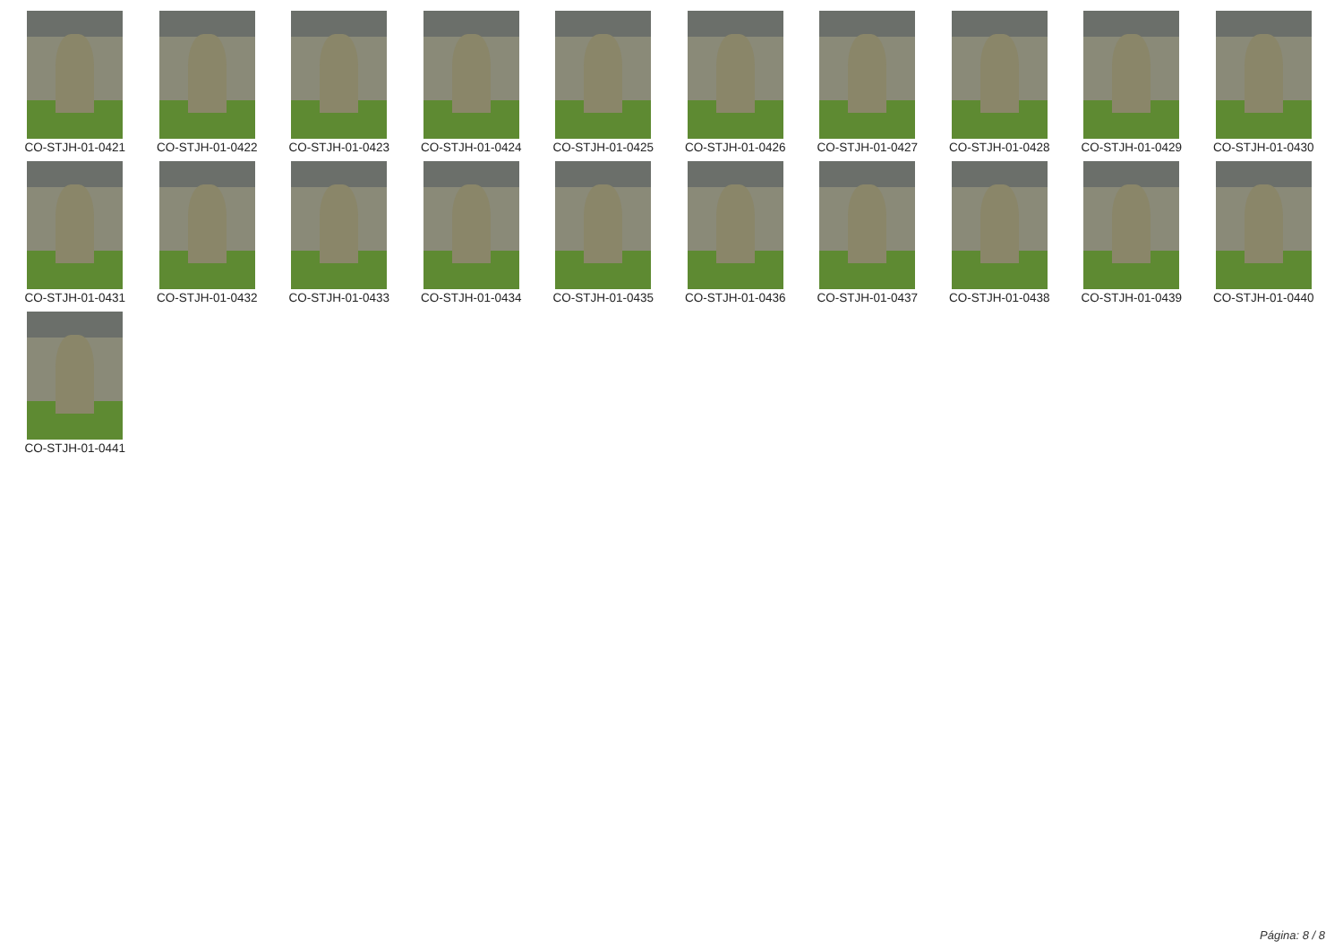CO-STJH-01-0421
CO-STJH-01-0422
CO-STJH-01-0423
CO-STJH-01-0424
CO-STJH-01-0425
CO-STJH-01-0426
CO-STJH-01-0427
CO-STJH-01-0428
CO-STJH-01-0429
CO-STJH-01-0430
CO-STJH-01-0431
CO-STJH-01-0432
CO-STJH-01-0433
CO-STJH-01-0434
CO-STJH-01-0435
CO-STJH-01-0436
CO-STJH-01-0437
CO-STJH-01-0438
CO-STJH-01-0439
CO-STJH-01-0440
CO-STJH-01-0441
Página: 8 / 8